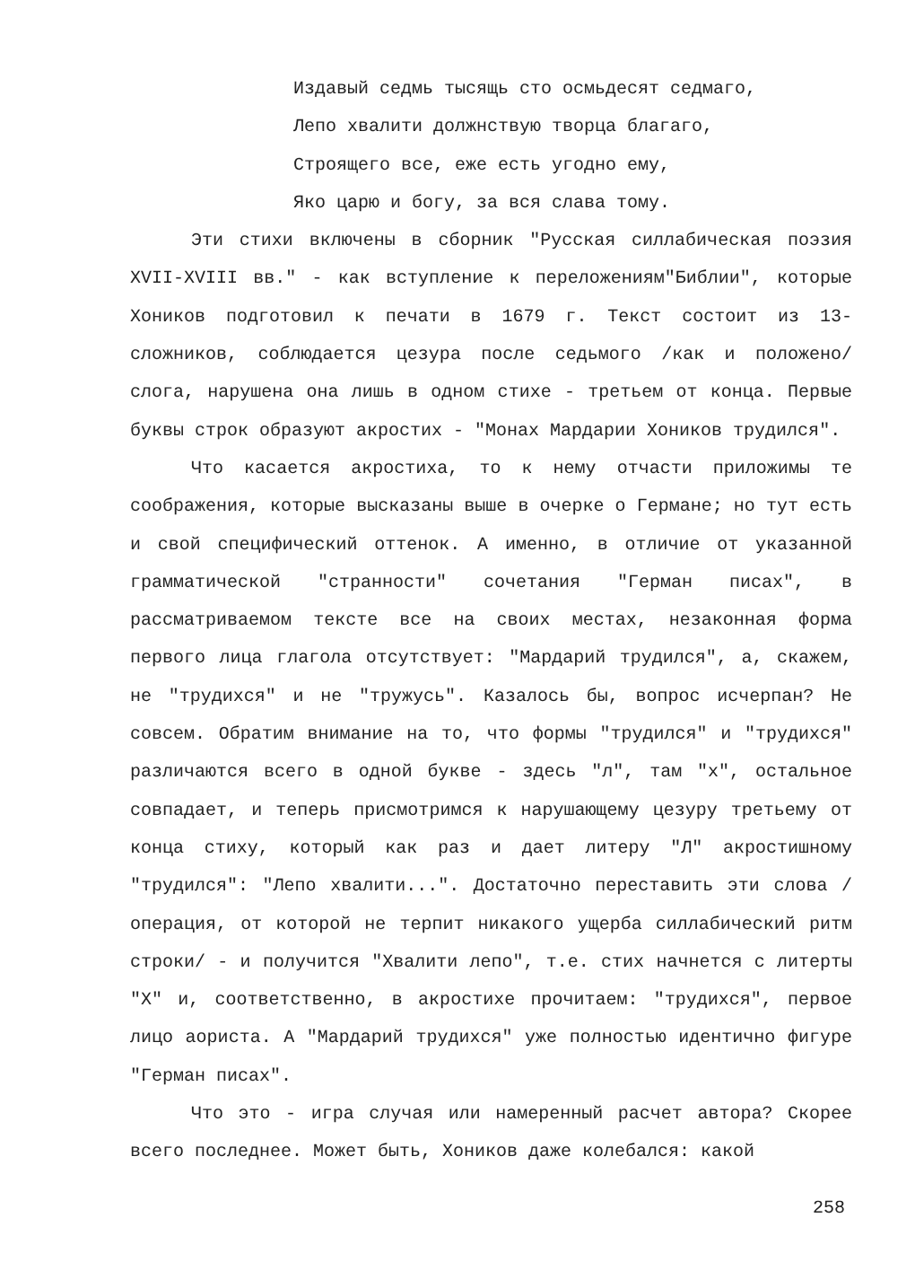Издавый седмь тысящь сто осмьдесят седмаго,
Лепо хвалити должнствую творца благаго,
Строящего все, еже есть угодно ему,
Яко царю и богу, за вся слава тому.
Эти стихи включены в сборник "Русская силлабическая поэзия XVII-XVIII вв." - как вступление к переложениям"Библии", которые Хоников подготовил к печати в 1679 г. Текст состоит из 13-сложников, соблюдается цезура после седьмого /как и положено/ слога, нарушена она лишь в одном стихе - третьем от конца. Первые буквы строк образуют акростих - "Монах Мардарии Хоников трудился".
Что касается акростиха, то к нему отчасти приложимы те соображения, которые высказаны выше в очерке о Германе; но тут есть и свой специфический оттенок. А именно, в отличие от указанной грамматической "странности" сочетания "Герман писах", в рассматриваемом тексте все на своих местах, незаконная форма первого лица глагола отсутствует: "Мардарий трудился", а, скажем, не "трудихся" и не "тружусь". Казалось бы, вопрос исчерпан? Не совсем. Обратим внимание на то, что формы "трудился" и "трудихся" различаются всего в одной букве - здесь "л", там "х", остальное совпадает, и теперь присмотримся к нарушающему цезуру третьему от конца стиху, который как раз и дает литеру "Л" акростишному "трудился": "Лепо хвалити...". Достаточно переставить эти слова /операция, от которой не терпит никакого ущерба силлабический ритм строки/ - и получится "Хвалити лепо", т.е. стих начнется с литерты "Х" и, соответственно, в акростихе прочитаем: "трудихся", первое лицо аориста. А "Мардарий трудихся" уже полностью идентично фигуре "Герман писах".
Что это - игра случая или намеренный расчет автора? Скорее всего последнее. Может быть, Хоников даже колебался: какой
258